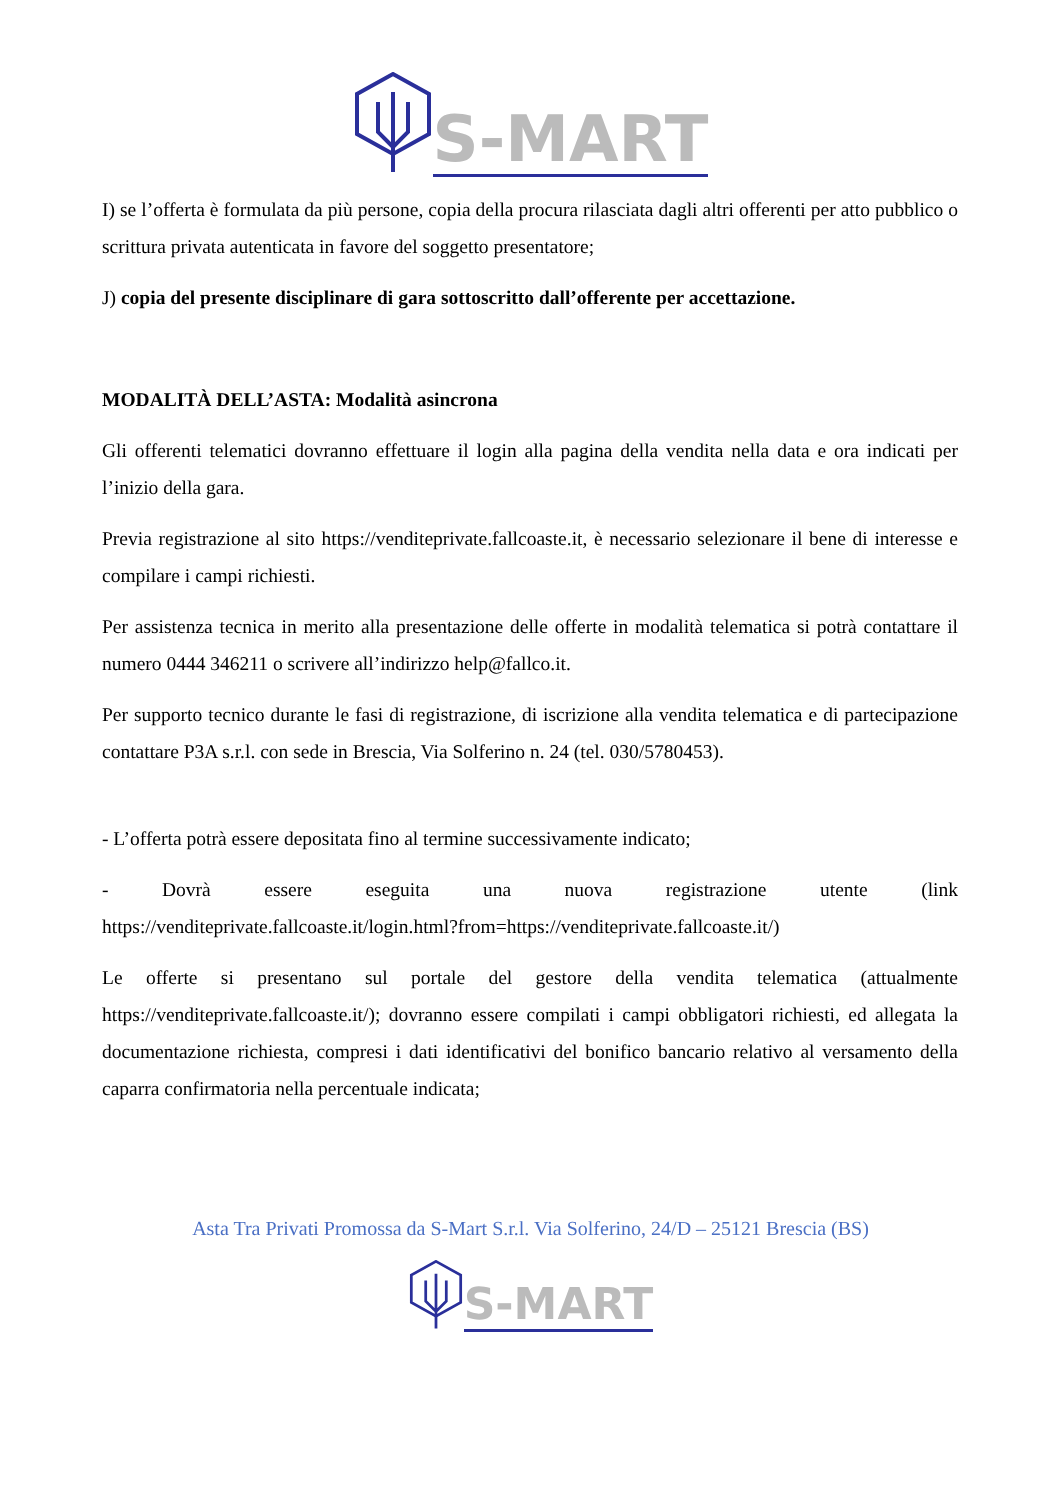S-MART
I) se l’offerta è formulata da più persone, copia della procura rilasciata dagli altri offerenti per atto pubblico o scrittura privata autenticata in favore del soggetto presentatore;
J) copia del presente disciplinare di gara sottoscritto dall’offerente per accettazione.
MODALITÀ DELL’ASTA: Modalità asincrona
Gli offerenti telematici dovranno effettuare il login alla pagina della vendita nella data e ora indicati per l’inizio della gara.
Previa registrazione al sito https://venditeprivate.fallcoaste.it, è necessario selezionare il bene di interesse e compilare i campi richiesti.
Per assistenza tecnica in merito alla presentazione delle offerte in modalità telematica si potrà contattare il numero 0444 346211 o scrivere all’indirizzo help@fallco.it.
Per supporto tecnico durante le fasi di registrazione, di iscrizione alla vendita telematica e di partecipazione contattare P3A s.r.l. con sede in Brescia, Via Solferino n. 24 (tel. 030/5780453).
- L’offerta potrà essere depositata fino al termine successivamente indicato;
- Dovrà essere eseguita una nuova registrazione utente (link
https://venditeprivate.fallcoaste.it/login.html?from=https://venditeprivate.fallcoaste.it/)
Le offerte si presentano sul portale del gestore della vendita telematica (attualmente https://venditeprivate.fallcoaste.it/); dovranno essere compilati i campi obbligatori richiesti, ed allegata la documentazione richiesta, compresi i dati identificativi del bonifico bancario relativo al versamento della caparra confirmatoria nella percentuale indicata;
Asta Tra Privati Promossa da S-Mart S.r.l. Via Solferino, 24/D – 25121 Brescia (BS)
S-MART